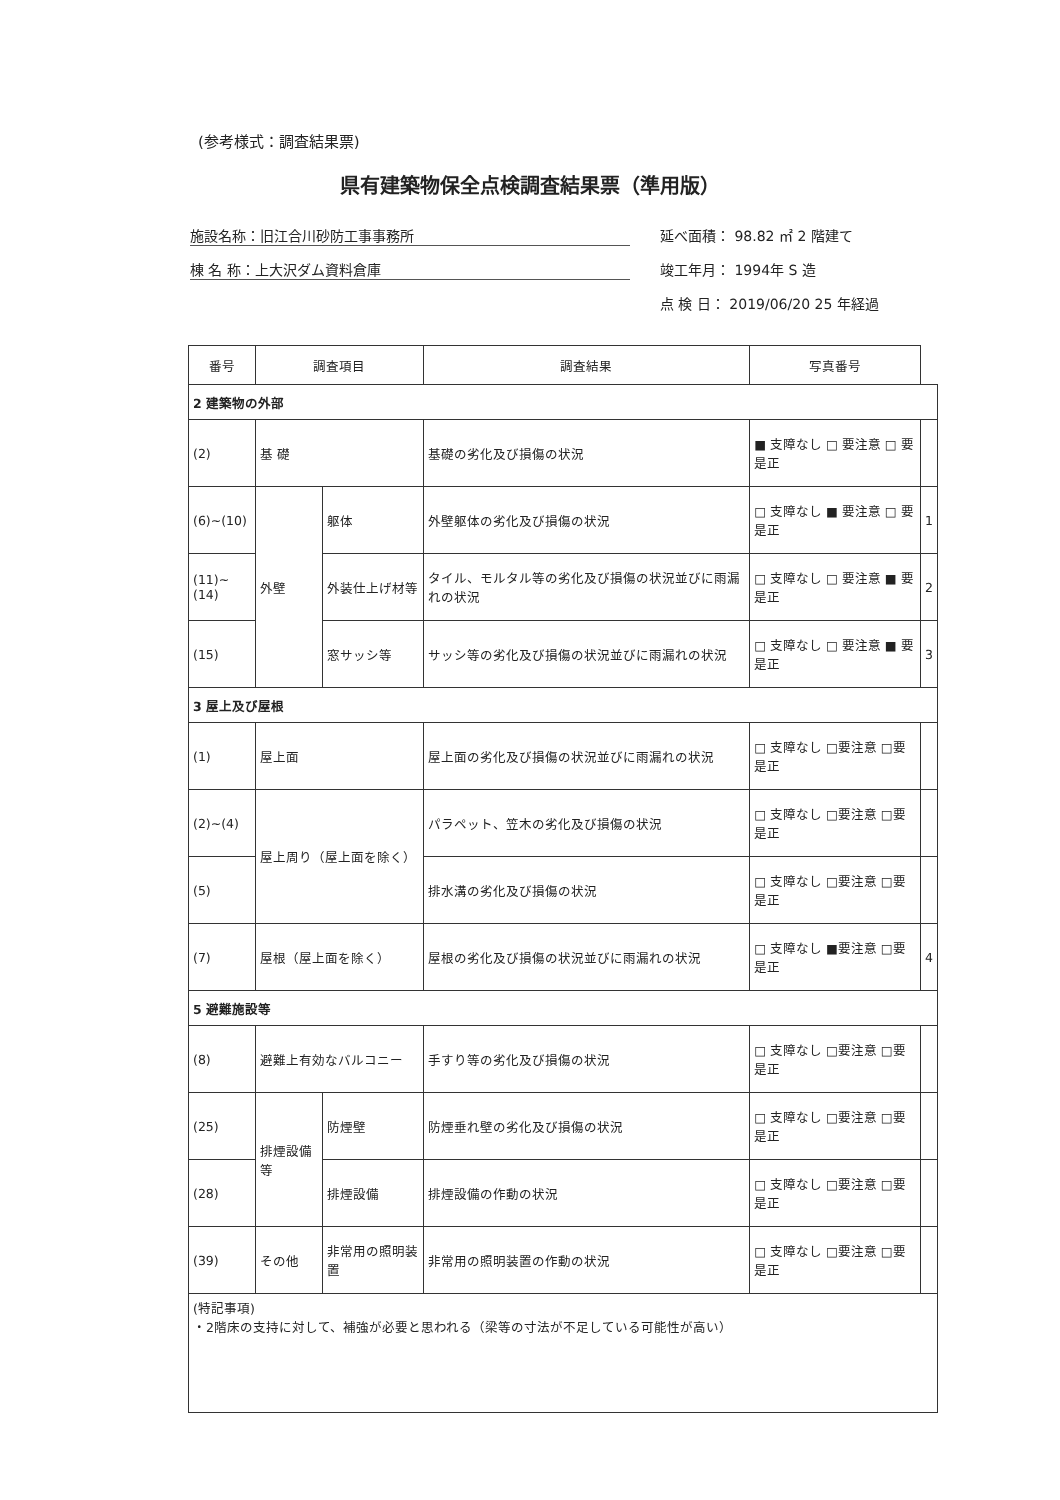(参考様式：調査結果票)
県有建築物保全点検調査結果票（準用版）
施設名称：旧江合川砂防工事事務所 延べ面積： 98.82 ㎡ 2 階建て
棟 名 称：上大沢ダム資料倉庫 竣工年月： 1994年 S 造
点 検 日： 2019/06/20 25 年経過
| 番号 | 調査項目 | | 調査結果 | 写真番号 | |
| --- | --- | --- | --- | --- | --- |
| 2 建築物の外部 | | | | | |
| (2) | 基 礎 | | 基礎の劣化及び損傷の状況 | ■ 支障なし □ 要注意 □ 要是正 | |
| (6)~(10) | 外壁 | 躯体 | 外壁躯体の劣化及び損傷の状況 | □ 支障なし ■ 要注意 □ 要是正 | 1 |
| (11)~(14) | | 外装仕上げ材等 | タイル、モルタル等の劣化及び損傷の状況並びに雨漏れの状況 | □ 支障なし □ 要注意 ■ 要是正 | 2 |
| (15) | | 窓サッシ等 | サッシ等の劣化及び損傷の状況並びに雨漏れの状況 | □ 支障なし □ 要注意 ■ 要是正 | 3 |
| 3 屋上及び屋根 | | | | | |
| (1) | 屋上面 | | 屋上面の劣化及び損傷の状況並びに雨漏れの状況 | □ 支障なし □要注意 □要是正 | |
| (2)~(4) | 屋上周り（屋上面を除く） | | パラペット、笠木の劣化及び損傷の状況 | □ 支障なし □要注意 □要是正 | |
| (5) | | | 排水溝の劣化及び損傷の状況 | □ 支障なし □要注意 □要是正 | |
| (7) | 屋根（屋上面を除く） | | 屋根の劣化及び損傷の状況並びに雨漏れの状況 | □ 支障なし ■要注意 □要是正 | 4 |
| 5 避難施設等 | | | | | |
| (8) | 避難上有効なバルコニー | | 手すり等の劣化及び損傷の状況 | □ 支障なし □要注意 □要是正 | |
| (25) | 排煙設備等 | 防煙壁 | 防煙垂れ壁の劣化及び損傷の状況 | □ 支障なし □要注意 □要是正 | |
| (28) | | 排煙設備 | 排煙設備の作動の状況 | □ 支障なし □要注意 □要是正 | |
| (39) | その他 | 非常用の照明装置 | 非常用の照明装置の作動の状況 | □ 支障なし □要注意 □要是正 | |
| (特記事項) ・2階床の支持に対して、補強が必要と思われる（梁等の寸法が不足している可能性が高い） | | | | | |